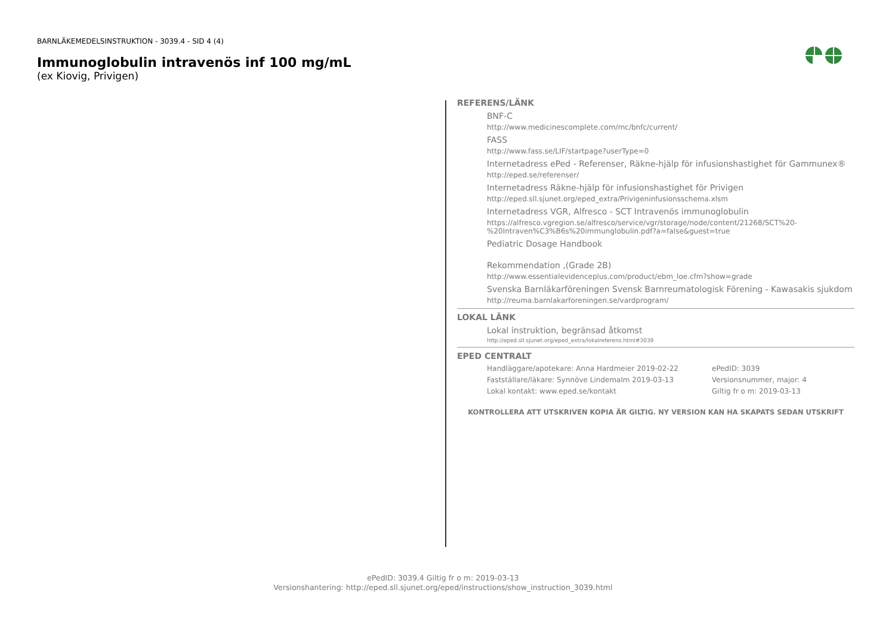BARNLÄKEMEDELSINSTRUKTION - 3039.4 - SID 4 (4)
Immunoglobulin intravenös inf 100 mg/mL
(ex Kiovig, Privigen)
REFERENS/LÄNK
BNF-C
http://www.medicinescomplete.com/mc/bnfc/current/
FASS
http://www.fass.se/LIF/startpage?userType=0
Internetadress ePed - Referenser, Räkne-hjälp för infusionshastighet för Gammunex®
http://eped.se/referenser/
Internetadress Räkne-hjälp för infusionshastighet för Privigen
http://eped.sll.sjunet.org/eped_extra/Privigeninfusionsschema.xlsm
Internetadress VGR, Alfresco - SCT Intravenös immunoglobulin
https://alfresco.vgregion.se/alfresco/service/vgr/storage/node/content/21268/SCT%20-%20Intraven%C3%B6s%20immunglobulin.pdf?a=false&guest=true
Pediatric Dosage Handbook
Rekommendation ,(Grade 2B)
http://www.essentialevidenceplus.com/product/ebm_loe.cfm?show=grade
Svenska Barnläkarföreningen Svensk Barnreumatologisk Förening - Kawasakis sjukdom
http://reuma.barnlakarforeningen.se/vardprogram/
LOKAL LÄNK
Lokal instruktion, begränsad åtkomst
http://eped.sll.sjunet.org/eped_extra/lokalreferens.html#3039
EPED CENTRALT
Handläggare/apotekare: Anna Hardmeier 2019-02-22
ePedID: 3039
Fastställare/läkare: Synnöve Lindemalm 2019-03-13
Versionsnummer, major: 4
Lokal kontakt: www.eped.se/kontakt
Giltig fr o m: 2019-03-13
KONTROLLERA ATT UTSKRIVEN KOPIA ÄR GILTIG. NY VERSION KAN HA SKAPATS SEDAN UTSKRIFT
ePedID: 3039.4 Giltig fr o m: 2019-03-13
Versionshantering: http://eped.sll.sjunet.org/eped/instructions/show_instruction_3039.html